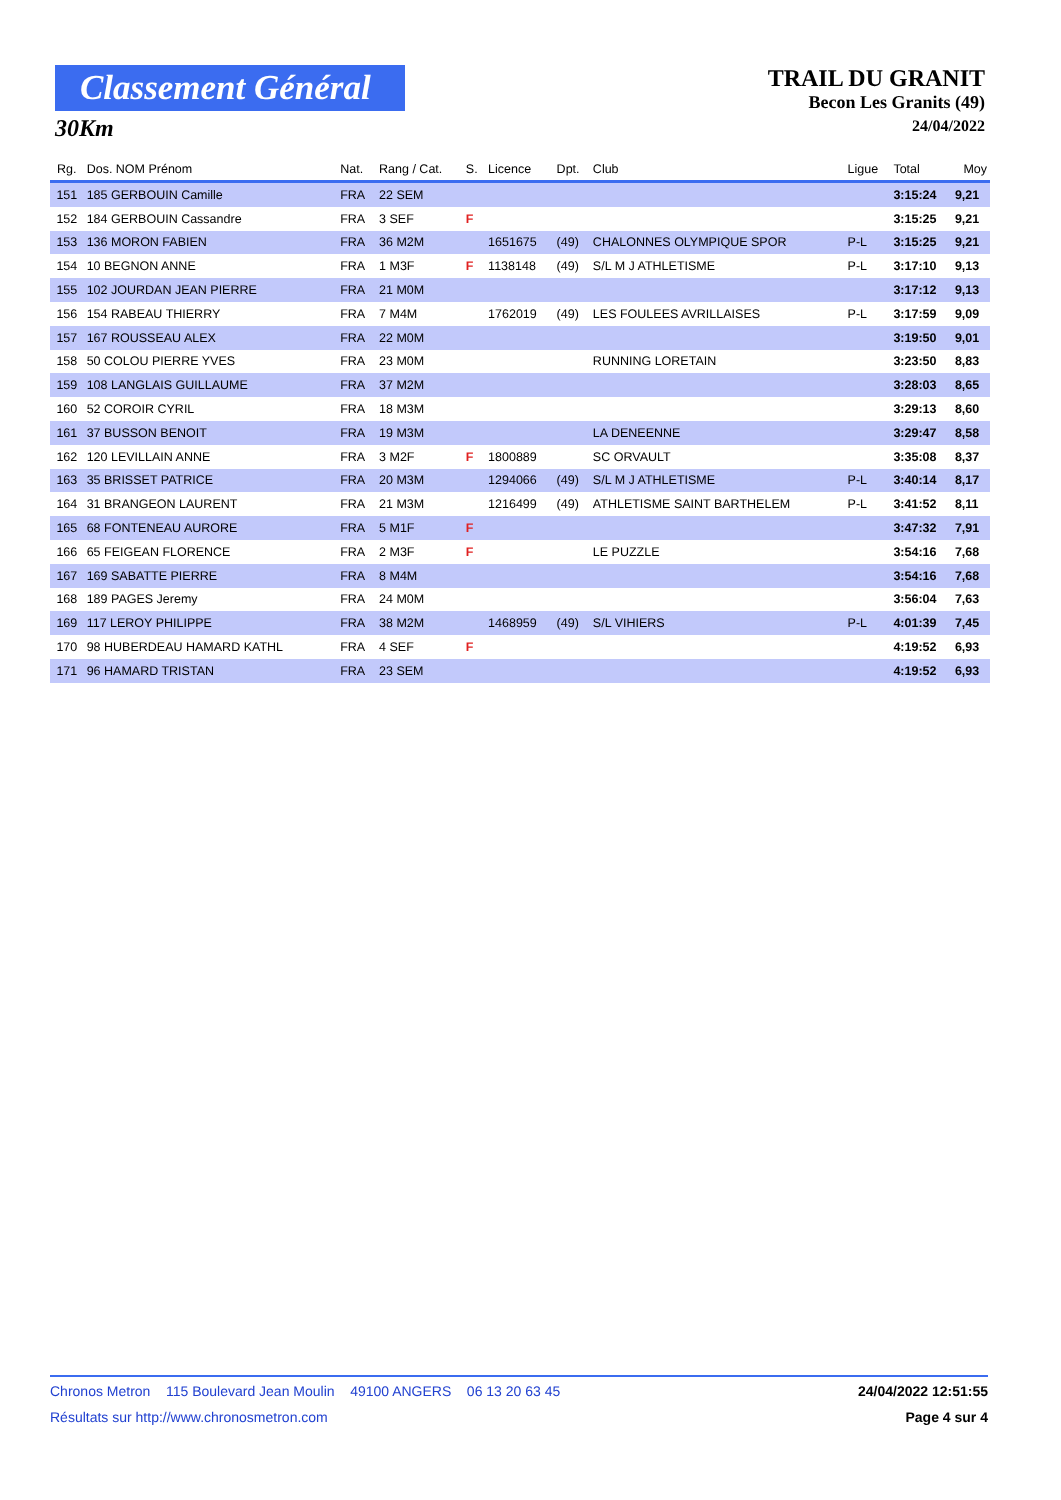Classement Général
30Km
TRAIL DU GRANIT
Becon Les Granits (49)
24/04/2022
| Rg. | Dos. NOM Prénom | Nat. | Rang / Cat. | S. | Licence | Dpt. | Club | Ligue | Total | Moy |
| --- | --- | --- | --- | --- | --- | --- | --- | --- | --- | --- |
| 151 | 185 GERBOUIN Camille | FRA | 22 SEM | | | | | | 3:15:24 | 9,21 |
| 152 | 184 GERBOUIN Cassandre | FRA | 3 SEF | F | | | | | 3:15:25 | 9,21 |
| 153 | 136 MORON FABIEN | FRA | 36 M2M | | 1651675 | (49) | CHALONNES OLYMPIQUE SPOR | P-L | 3:15:25 | 9,21 |
| 154 | 10 BEGNON ANNE | FRA | 1 M3F | F | 1138148 | (49) | S/L M J ATHLETISME | P-L | 3:17:10 | 9,13 |
| 155 | 102 JOURDAN JEAN PIERRE | FRA | 21 M0M | | | | | | 3:17:12 | 9,13 |
| 156 | 154 RABEAU THIERRY | FRA | 7 M4M | | 1762019 | (49) | LES FOULEES AVRILLAISES | P-L | 3:17:59 | 9,09 |
| 157 | 167 ROUSSEAU ALEX | FRA | 22 M0M | | | | | | 3:19:50 | 9,01 |
| 158 | 50 COLOU PIERRE YVES | FRA | 23 M0M | | | | RUNNING LORETAIN | | 3:23:50 | 8,83 |
| 159 | 108 LANGLAIS GUILLAUME | FRA | 37 M2M | | | | | | 3:28:03 | 8,65 |
| 160 | 52 COROIR CYRIL | FRA | 18 M3M | | | | | | 3:29:13 | 8,60 |
| 161 | 37 BUSSON BENOIT | FRA | 19 M3M | | | | LA DENEENNE | | 3:29:47 | 8,58 |
| 162 | 120 LEVILLAIN ANNE | FRA | 3 M2F | F | 1800889 | | SC ORVAULT | | 3:35:08 | 8,37 |
| 163 | 35 BRISSET PATRICE | FRA | 20 M3M | | 1294066 | (49) | S/L M J ATHLETISME | P-L | 3:40:14 | 8,17 |
| 164 | 31 BRANGEON LAURENT | FRA | 21 M3M | | 1216499 | (49) | ATHLETISME SAINT BARTHELEM | P-L | 3:41:52 | 8,11 |
| 165 | 68 FONTENEAU AURORE | FRA | 5 M1F | F | | | | | 3:47:32 | 7,91 |
| 166 | 65 FEIGEAN FLORENCE | FRA | 2 M3F | F | | | LE PUZZLE | | 3:54:16 | 7,68 |
| 167 | 169 SABATTE PIERRE | FRA | 8 M4M | | | | | | 3:54:16 | 7,68 |
| 168 | 189 PAGES Jeremy | FRA | 24 M0M | | | | | | 3:56:04 | 7,63 |
| 169 | 117 LEROY PHILIPPE | FRA | 38 M2M | | 1468959 | (49) | S/L VIHIERS | P-L | 4:01:39 | 7,45 |
| 170 | 98 HUBERDEAU HAMARD KATHL | FRA | 4 SEF | F | | | | | 4:19:52 | 6,93 |
| 171 | 96 HAMARD TRISTAN | FRA | 23 SEM | | | | | | 4:19:52 | 6,93 |
Chronos Metron 115 Boulevard Jean Moulin 49100 ANGERS 06 13 20 63 45 24/04/2022 12:51:55
Résultats sur http://www.chronosmetron.com Page 4 sur 4